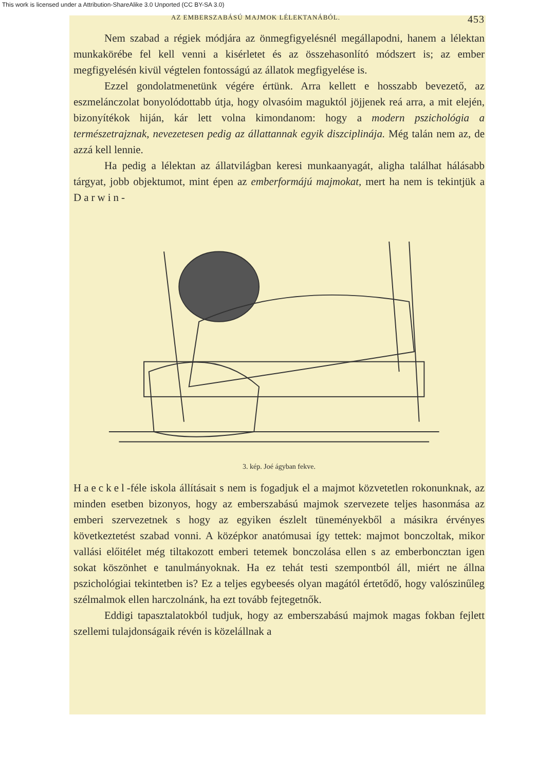This work is licensed under a Attribution-ShareAlike 3.0 Unported (CC BY-SA 3.0)
AZ EMBERSZABÁSÚ MAJMOK LÉLEKTANÁBÓL. 453
Nem szabad a régiek módjára az önmegfigyelésnél megállapodni, hanem a lélektan munkakörébe fel kell venni a kisérletet és az összehasonlító módszert is; az ember megfigyelésén kivül végtelen fontosságú az állatok megfigyelése is.
Ezzel gondolatmenetünk végére értünk. Arra kellett e hosszabb bevezető, az eszmelánczolat bonyolódottabb útja, hogy olvasóim maguktól jöjjenek reá arra, a mit elején, bizonyítékok hiján, kár lett volna kimondanom: hogy a modern pszichológia a természetrajznak, nevezetesen pedig az állattannak egyik diszciplinája. Még talán nem az, de azzá kell lennie.
Ha pedig a lélektan az állatvilágban keresi munkaanyagát, aligha találhat hálásabb tárgyat, jobb objektumot, mint épen az emberformájú majmokat, mert ha nem is tekintjük a Darwin-
3. kép. Joé ágyban fekve.
Haeckel-féle iskola állításait s nem is fogadjuk el a majmot közvetetlen rokonunknak, az minden esetben bizonyos, hogy az emberszabású majmok szervezete teljes hasonmása az emberi szervezetnek s hogy az egyiken észlelt tüneményekből a másikra érvényes következtetést szabad vonni. A középkor anatómusai így tettek: majmot bonczoltak, mikor vallási előitélet még tiltakozott emberi tetemek bonczolása ellen s az emberboncztan igen sokat köszönhet e tanulmányoknak. Ha ez tehát testi szempontból áll, miért ne állna pszichológiai tekintetben is? Ez a teljes egybeesés olyan magától értetődő, hogy valószinűleg szélmalmok ellen harczolnánk, ha ezt tovább fejtegetnők.
Eddigi tapasztalatokból tudjuk, hogy az emberszabású majmok magas fokban fejlett szellemi tulajdonságaik révén is közelállnak a